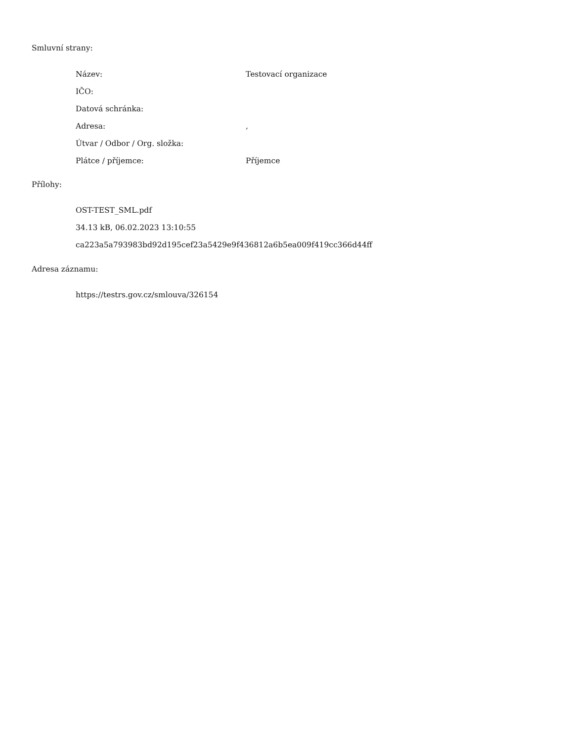Smluvní strany:
| Název: | Testovací organizace |
| IČO: | |
| Datová schránka: | |
| Adresa: | , |
| Útvar / Odbor / Org. složka: | |
| Plátce / příjemce: | Příjemce |
Přílohy:
OST-TEST_SML.pdf
34.13 kB, 06.02.2023 13:10:55
ca223a5a793983bd92d195cef23a5429e9f436812a6b5ea009f419cc366d44ff
Adresa záznamu:
https://testrs.gov.cz/smlouva/326154